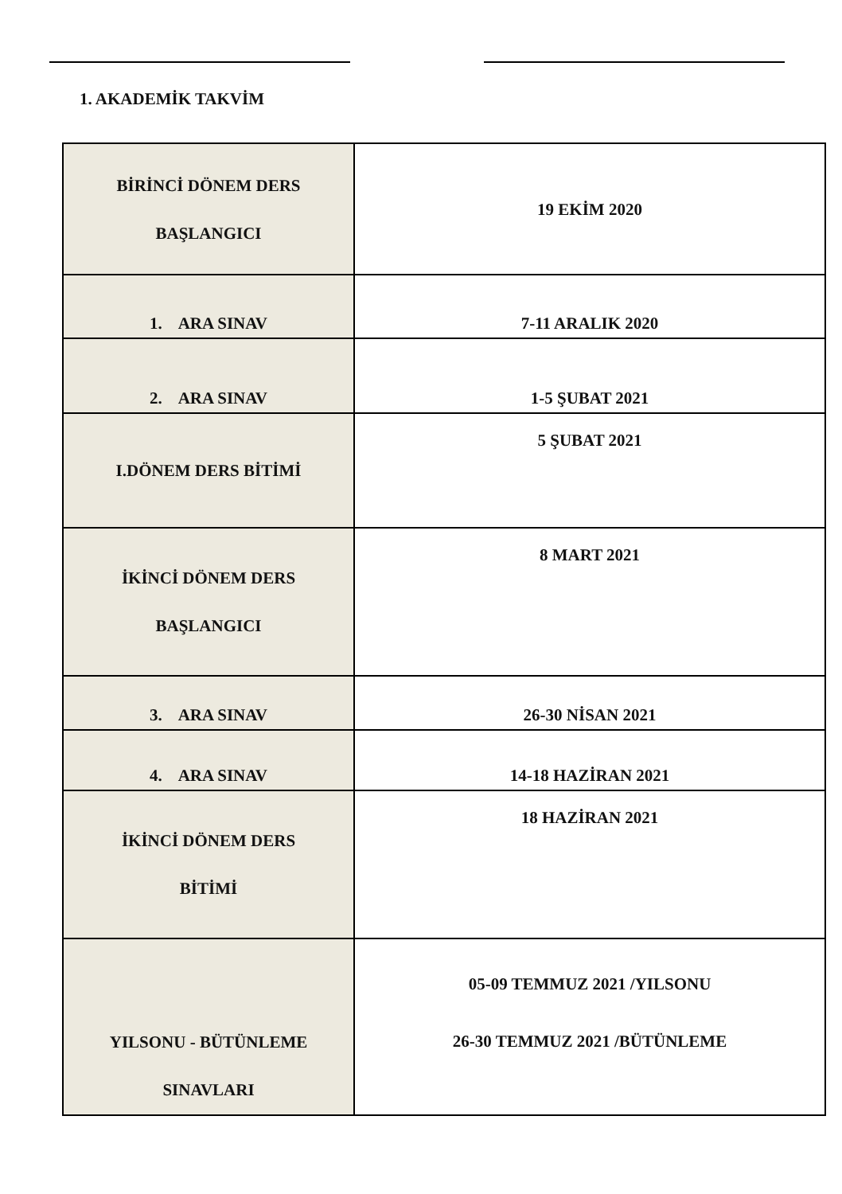1. AKADEMİK TAKVİM
| BİRİNCİ DÖNEM DERS BAŞLANGICI | 19 EKİM 2020 |
| 1. ARA SINAV | 7-11 ARALIK 2020 |
| 2. ARA SINAV | 1-5 ŞUBAT 2021 |
| I.DÖNEM DERS BİTİMİ | 5 ŞUBAT 2021 |
| İKİNCİ DÖNEM DERS BAŞLANGICI | 8 MART 2021 |
| 3. ARA SINAV | 26-30 NİSAN 2021 |
| 4. ARA SINAV | 14-18 HAZİRAN 2021 |
| İKİNCİ DÖNEM DERS BİTİMİ | 18 HAZİRAN 2021 |
| YILSONU - BÜTÜNLEME SINAVLARI | 05-09 TEMMUZ 2021 /YILSONU 26-30 TEMMUZ 2021 /BÜTÜNLEME |